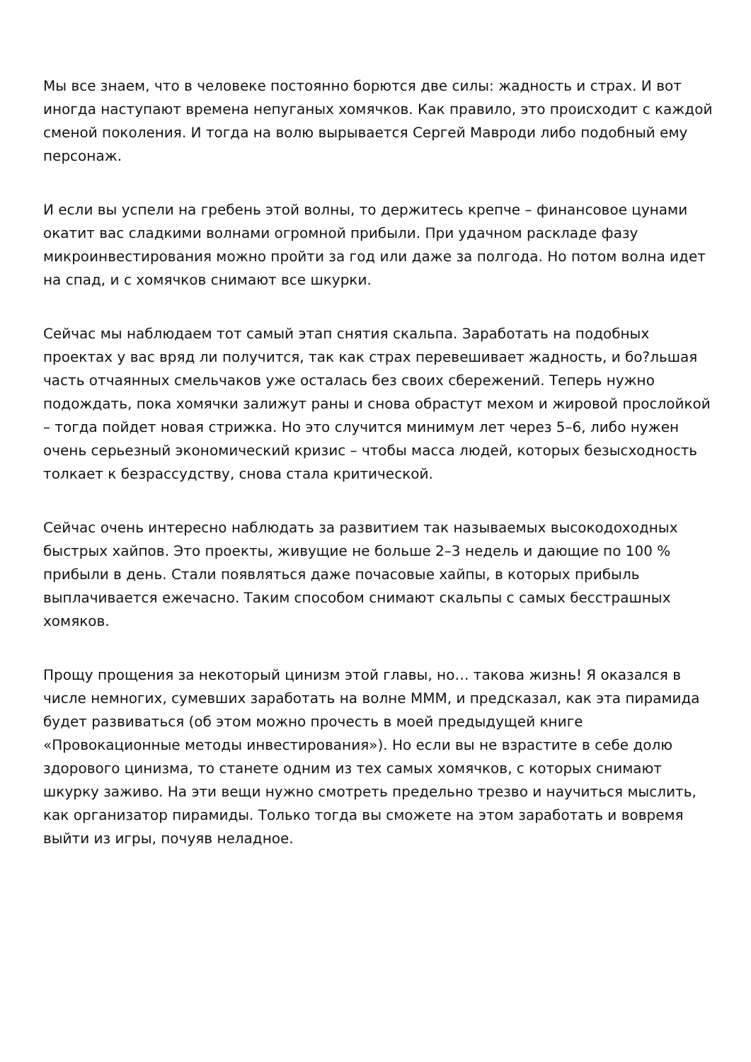Мы все знаем, что в человеке постоянно борются две силы: жадность и страх. И вот иногда наступают времена непуганых хомячков. Как правило, это происходит с каждой сменой поколения. И тогда на волю вырывается Сергей Мавроди либо подобный ему персонаж.
И если вы успели на гребень этой волны, то держитесь крепче – финансовое цунами окатит вас сладкими волнами огромной прибыли. При удачном раскладе фазу микроинвестирования можно пройти за год или даже за полгода. Но потом волна идет на спад, и с хомячков снимают все шкурки.
Сейчас мы наблюдаем тот самый этап снятия скальпа. Заработать на подобных проектах у вас вряд ли получится, так как страх перевешивает жадность, и бо?льшая часть отчаянных смельчаков уже осталась без своих сбережений. Теперь нужно подождать, пока хомячки залижут раны и снова обрастут мехом и жировой прослойкой – тогда пойдет новая стрижка. Но это случится минимум лет через 5–6, либо нужен очень серьезный экономический кризис – чтобы масса людей, которых безысходность толкает к безрассудству, снова стала критической.
Сейчас очень интересно наблюдать за развитием так называемых высокодоходных быстрых хайпов. Это проекты, живущие не больше 2–3 недель и дающие по 100 % прибыли в день. Стали появляться даже почасовые хайпы, в которых прибыль выплачивается ежечасно. Таким способом снимают скальпы с самых бесстрашных хомяков.
Прощу прощения за некоторый цинизм этой главы, но… такова жизнь! Я оказался в числе немногих, сумевших заработать на волне МММ, и предсказал, как эта пирамида будет развиваться (об этом можно прочесть в моей предыдущей книге «Провокационные методы инвестирования»). Но если вы не взрастите в себе долю здорового цинизма, то станете одним из тех самых хомячков, с которых снимают шкурку заживо. На эти вещи нужно смотреть предельно трезво и научиться мыслить, как организатор пирамиды. Только тогда вы сможете на этом заработать и вовремя выйти из игры, почуяв неладное.